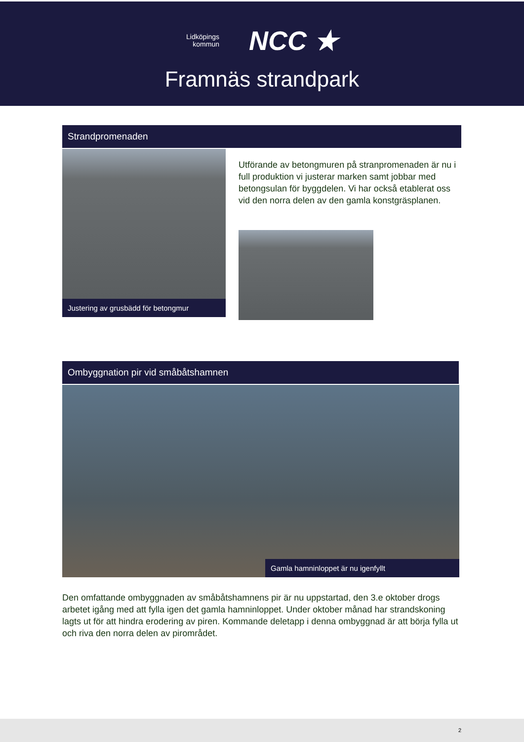Lidköpings
kommun
NCC ★
Framnäs strandpark
Strandpromenaden
Justering av grusbädd för betongmur
Utförande av betongmuren på stranpromenaden är nu i full produktion vi justerar marken samt jobbar med betongsulan för byggdelen. Vi har också etablerat oss vid den norra delen av den gamla konstgräsplanen.
Ombyggnation pir vid småbåtshamnen
Gamla hamninloppet är nu igenfyllt
Den omfattande ombyggnaden av småbåtshamnens pir är nu uppstartad, den 3.e oktober drogs arbetet igång med att fylla igen det gamla hamninloppet. Under oktober månad har strandskoning lagts ut för att hindra erodering av piren. Kommande deletapp i denna ombyggnad är att börja fylla ut och riva den norra delen av pirområdet.
2